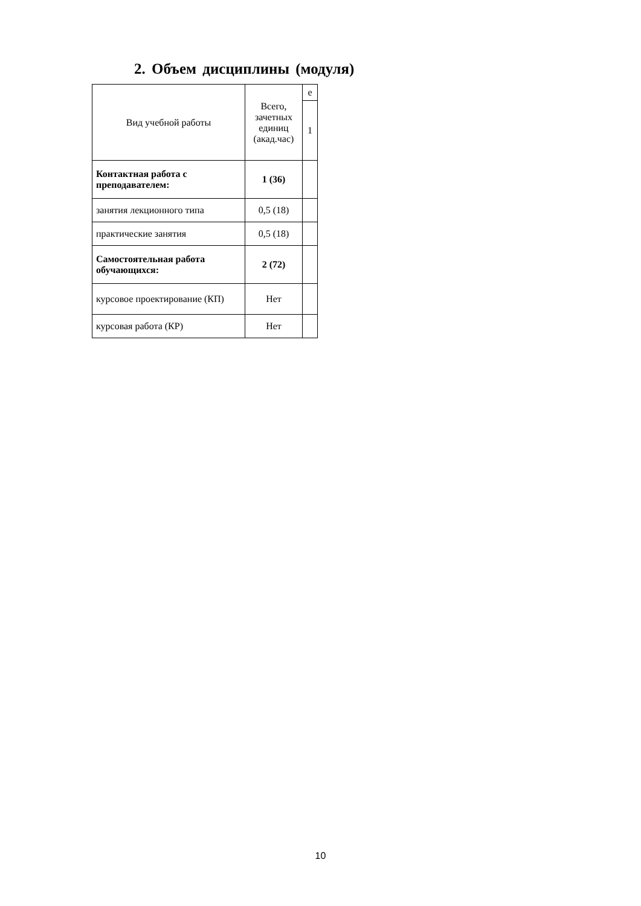2. Объем дисциплины (модуля)
| Вид учебной работы | Всего, зачетных единиц (акад.час) | е |
| | | 1 |
| Контактная работа с преподавателем: | 1 (36) | |
| занятия лекционного типа | 0,5 (18) | |
| практические занятия | 0,5 (18) | |
| Самостоятельная работа обучающихся: | 2 (72) | |
| курсовое проектирование (КП) | Нет | |
| курсовая работа (КР) | Нет | |
10